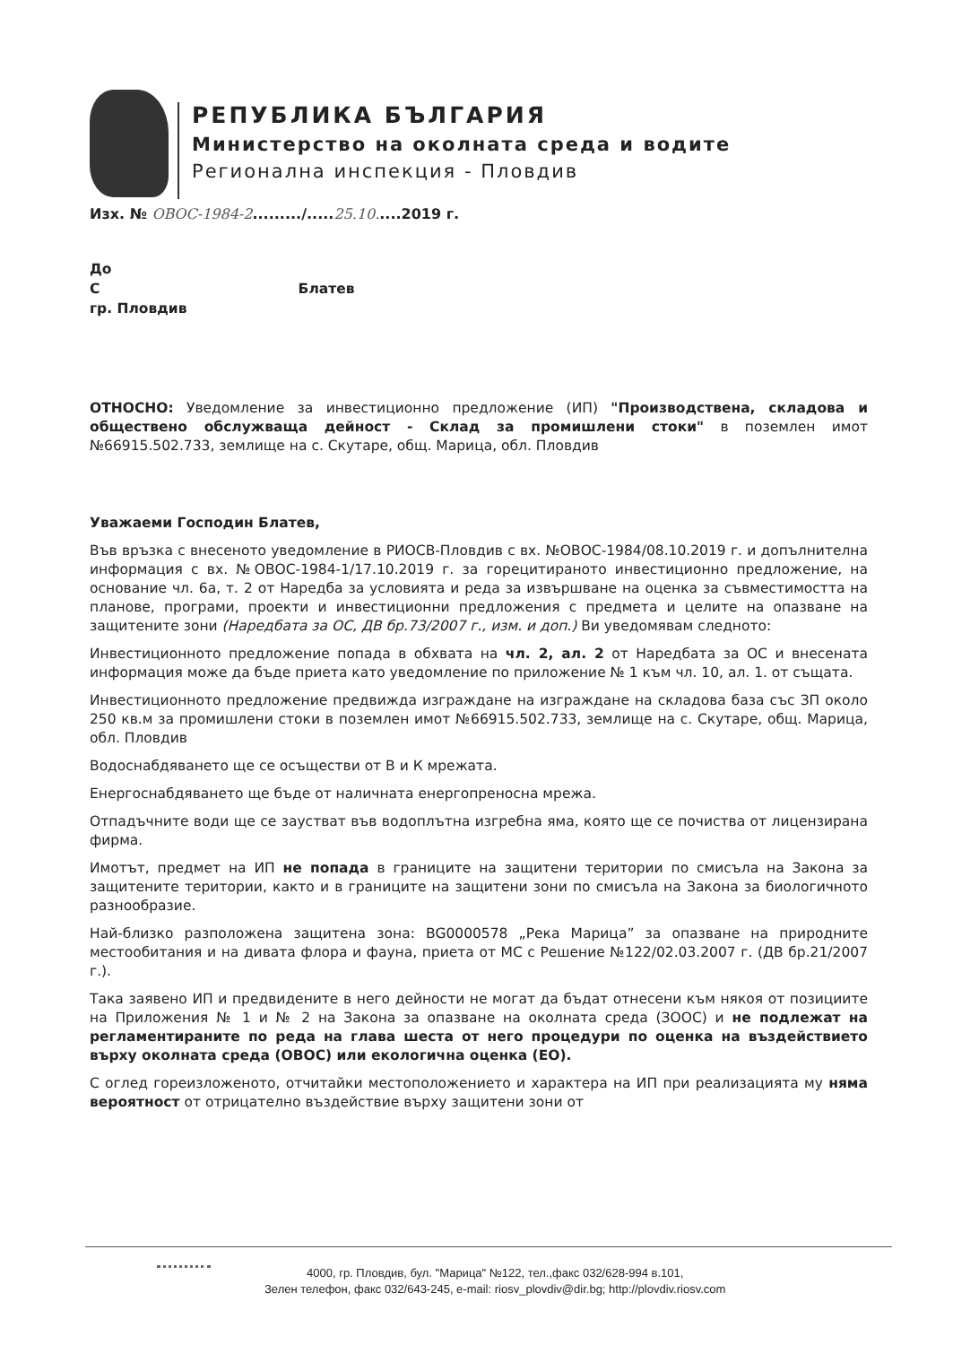РЕПУБЛИКА БЪЛГАРИЯ
Министерство на околната среда и водите
Регионална инспекция - Пловдив
Изх. № ОВОС-1984-2........./.....25.10.....2019 г.
До
С Блатев
гр. Пловдив
ОТНОСНО: Уведомление за инвестиционно предложение (ИП) "Производствена, складова и обществено обслужваща дейност - Склад за промишлени стоки" в поземлен имот №66915.502.733, землище на с. Скутаре, общ. Марица, обл. Пловдив
Уважаеми Господин Блатев,
Във връзка с внесеното уведомление в РИОСВ-Пловдив с вх. №ОВОС-1984/08.10.2019 г. и допълнителна информация с вх. №ОВОС-1984-1/17.10.2019 г. за горецитираното инвестиционно предложение, на основание чл. 6а, т. 2 от Наредба за условията и реда за извършване на оценка за съвместимостта на планове, програми, проекти и инвестиционни предложения с предмета и целите на опазване на защитените зони (Наредбата за ОС, ДВ бр.73/2007 г., изм. и доп.) Ви уведомявам следното:
Инвестиционното предложение попада в обхвата на чл. 2, ал. 2 от Наредбата за ОС и внесената информация може да бъде приета като уведомление по приложение № 1 към чл. 10, ал. 1. от същата.
Инвестиционното предложение предвижда изграждане на изграждане на складова база със ЗП около 250 кв.м за промишлени стоки в поземлен имот №66915.502.733, землище на с. Скутаре, общ. Марица, обл. Пловдив
Водоснабдяването ще се осъществи от В и К мрежата.
Енергоснабдяването ще бъде от наличната енергопреносна мрежа.
Отпадъчните води ще се заустват във водоплътна изгребна яма, която ще се почиства от лицензирана фирма.
Имотът, предмет на ИП не попада в границите на защитени територии по смисъла на Закона за защитените територии, както и в границите на защитени зони по смисъла на Закона за биологичното разнообразие.
Най-близко разположена защитена зона: BG0000578 „Река Марица” за опазване на природните местообитания и на дивата флора и фауна, приета от МС с Решение №122/02.03.2007 г. (ДВ бр.21/2007 г.).
Така заявено ИП и предвидените в него дейности не могат да бъдат отнесени към някоя от позициите на Приложения № 1 и № 2 на Закона за опазване на околната среда (ЗООС) и не подлежат на регламентираните по реда на глава шеста от него процедури по оценка на въздействието върху околната среда (ОВОС) или екологична оценка (ЕО).
С оглед гореизложеното, отчитайки местоположението и характера на ИП при реализацията му няма вероятност от отрицателно въздействие върху защитени зони от
4000, гр. Пловдив, бул. "Марица" №122, тел.,факс 032/628-994 в.101,
Зелен телефон, факс 032/643-245, e-mail: riosv_plovdiv@dir.bg; http://plovdiv.riosv.com